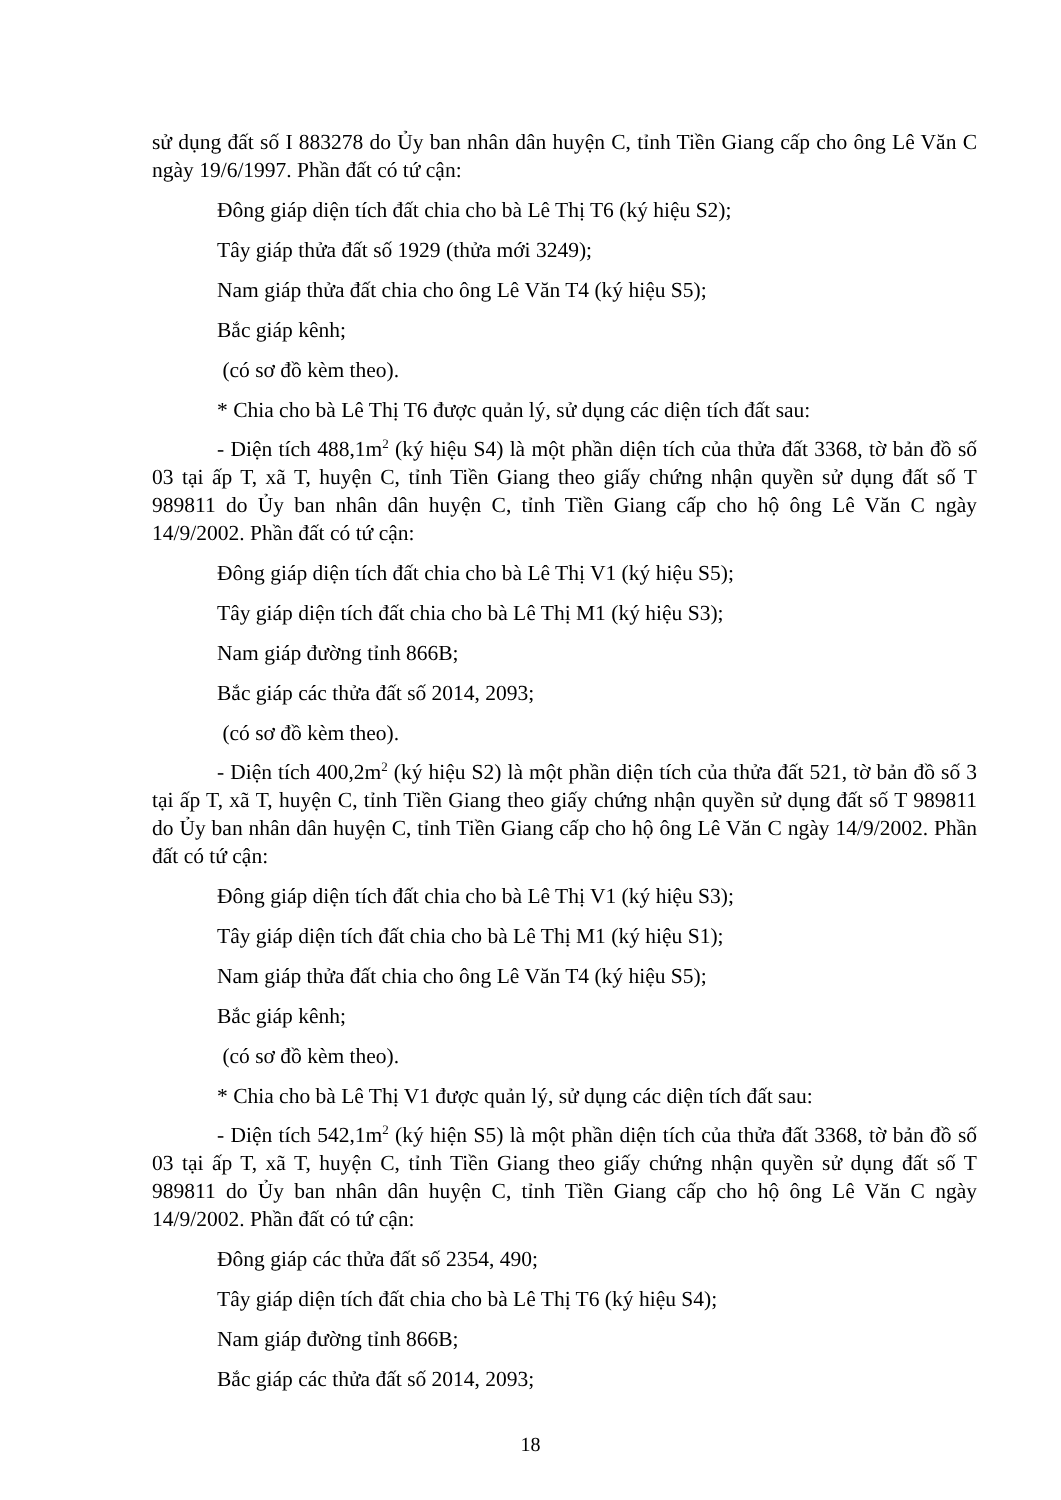sử dụng đất số I 883278 do Ủy ban nhân dân huyện C, tỉnh Tiền Giang cấp cho ông Lê Văn C ngày 19/6/1997. Phần đất có tứ cận:
Đông giáp diện tích đất chia cho bà Lê Thị T6 (ký hiệu S2);
Tây giáp thửa đất số 1929 (thửa mới 3249);
Nam giáp thửa đất chia cho ông Lê Văn T4 (ký hiệu S5);
Bắc giáp kênh;
(có sơ đồ kèm theo).
* Chia cho bà Lê Thị T6 được quản lý, sử dụng các diện tích đất sau:
- Diện tích 488,1m<sup>2</sup> (ký hiệu S4) là một phần diện tích của thửa đất 3368, tờ bản đồ số 03 tại ấp T, xã T, huyện C, tỉnh Tiền Giang theo giấy chứng nhận quyền sử dụng đất số T 989811 do Ủy ban nhân dân huyện C, tỉnh Tiền Giang cấp cho hộ ông Lê Văn C ngày 14/9/2002. Phần đất có tứ cận:
Đông giáp diện tích đất chia cho bà Lê Thị V1 (ký hiệu S5);
Tây giáp diện tích đất chia cho bà Lê Thị M1 (ký hiệu S3);
Nam giáp đường tỉnh 866B;
Bắc giáp các thửa đất số 2014, 2093;
(có sơ đồ kèm theo).
- Diện tích 400,2m<sup>2</sup> (ký hiệu S2) là một phần diện tích của thửa đất 521, tờ bản đồ số 3 tại ấp T, xã T, huyện C, tỉnh Tiền Giang theo giấy chứng nhận quyền sử dụng đất số T 989811 do Ủy ban nhân dân huyện C, tỉnh Tiền Giang cấp cho hộ ông Lê Văn C ngày 14/9/2002. Phần đất có tứ cận:
Đông giáp diện tích đất chia cho bà Lê Thị V1 (ký hiệu S3);
Tây giáp diện tích đất chia cho bà Lê Thị M1 (ký hiệu S1);
Nam giáp thửa đất chia cho ông Lê Văn T4 (ký hiệu S5);
Bắc giáp kênh;
(có sơ đồ kèm theo).
* Chia cho bà Lê Thị V1 được quản lý, sử dụng các diện tích đất sau:
- Diện tích 542,1m<sup>2</sup> (ký hiện S5) là một phần diện tích của thửa đất 3368, tờ bản đồ số 03 tại ấp T, xã T, huyện C, tỉnh Tiền Giang theo giấy chứng nhận quyền sử dụng đất số T 989811 do Ủy ban nhân dân huyện C, tỉnh Tiền Giang cấp cho hộ ông Lê Văn C ngày 14/9/2002. Phần đất có tứ cận:
Đông giáp các thửa đất số 2354, 490;
Tây giáp diện tích đất chia cho bà Lê Thị T6 (ký hiệu S4);
Nam giáp đường tỉnh 866B;
Bắc giáp các thửa đất số 2014, 2093;
18